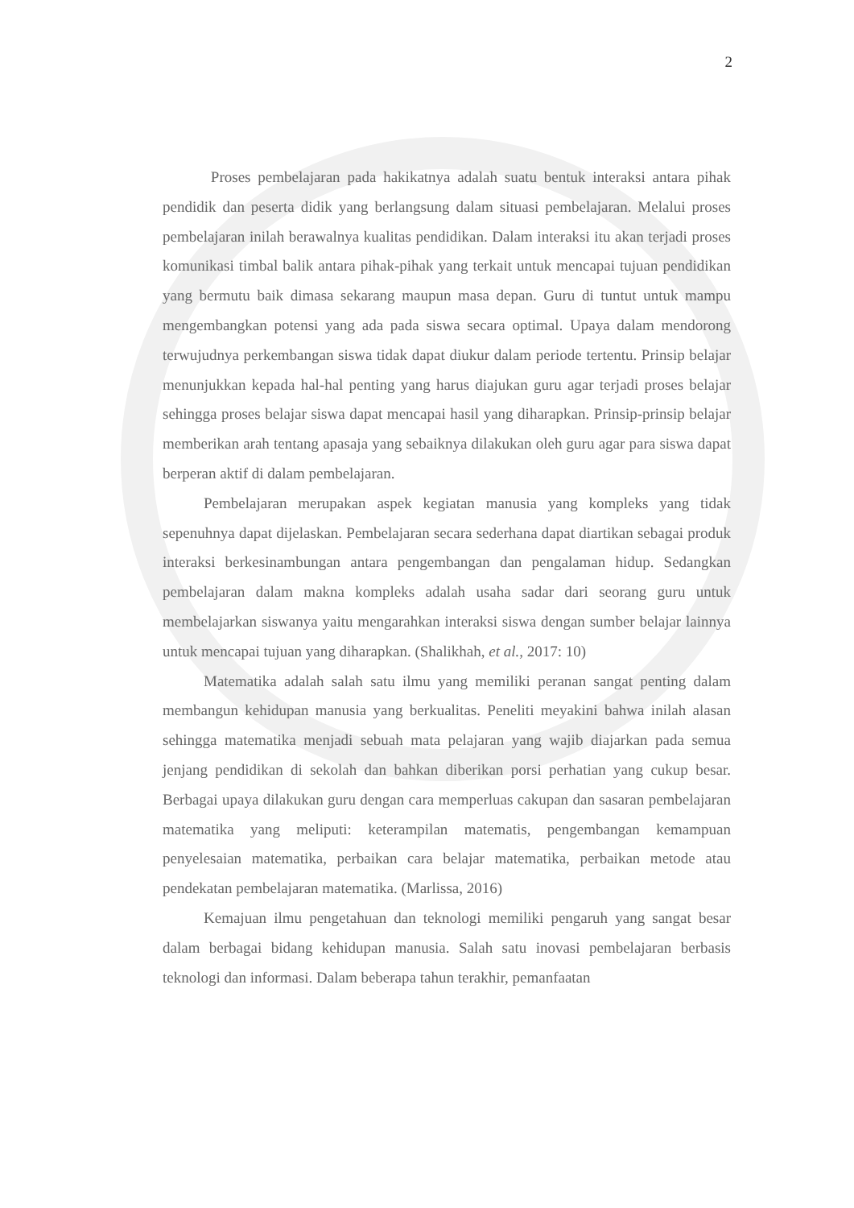2
Proses pembelajaran pada hakikatnya adalah suatu bentuk interaksi antara pihak pendidik dan peserta didik yang berlangsung dalam situasi pembelajaran. Melalui proses pembelajaran inilah berawalnya kualitas pendidikan. Dalam interaksi itu akan terjadi proses komunikasi timbal balik antara pihak-pihak yang terkait untuk mencapai tujuan pendidikan yang bermutu baik dimasa sekarang maupun masa depan. Guru di tuntut untuk mampu mengembangkan potensi yang ada pada siswa secara optimal. Upaya dalam mendorong terwujudnya perkembangan siswa tidak dapat diukur dalam periode tertentu. Prinsip belajar menunjukkan kepada hal-hal penting yang harus diajukan guru agar terjadi proses belajar sehingga proses belajar siswa dapat mencapai hasil yang diharapkan. Prinsip-prinsip belajar memberikan arah tentang apasaja yang sebaiknya dilakukan oleh guru agar para siswa dapat berperan aktif di dalam pembelajaran.
Pembelajaran merupakan aspek kegiatan manusia yang kompleks yang tidak sepenuhnya dapat dijelaskan. Pembelajaran secara sederhana dapat diartikan sebagai produk interaksi berkesinambungan antara pengembangan dan pengalaman hidup. Sedangkan pembelajaran dalam makna kompleks adalah usaha sadar dari seorang guru untuk membelajarkan siswanya yaitu mengarahkan interaksi siswa dengan sumber belajar lainnya untuk mencapai tujuan yang diharapkan. (Shalikhah, et al., 2017: 10)
Matematika adalah salah satu ilmu yang memiliki peranan sangat penting dalam membangun kehidupan manusia yang berkualitas. Peneliti meyakini bahwa inilah alasan sehingga matematika menjadi sebuah mata pelajaran yang wajib diajarkan pada semua jenjang pendidikan di sekolah dan bahkan diberikan porsi perhatian yang cukup besar. Berbagai upaya dilakukan guru dengan cara memperluas cakupan dan sasaran pembelajaran matematika yang meliputi: keterampilan matematis, pengembangan kemampuan penyelesaian matematika, perbaikan cara belajar matematika, perbaikan metode atau pendekatan pembelajaran matematika. (Marlissa, 2016)
Kemajuan ilmu pengetahuan dan teknologi memiliki pengaruh yang sangat besar dalam berbagai bidang kehidupan manusia. Salah satu inovasi pembelajaran berbasis teknologi dan informasi. Dalam beberapa tahun terakhir, pemanfaatan